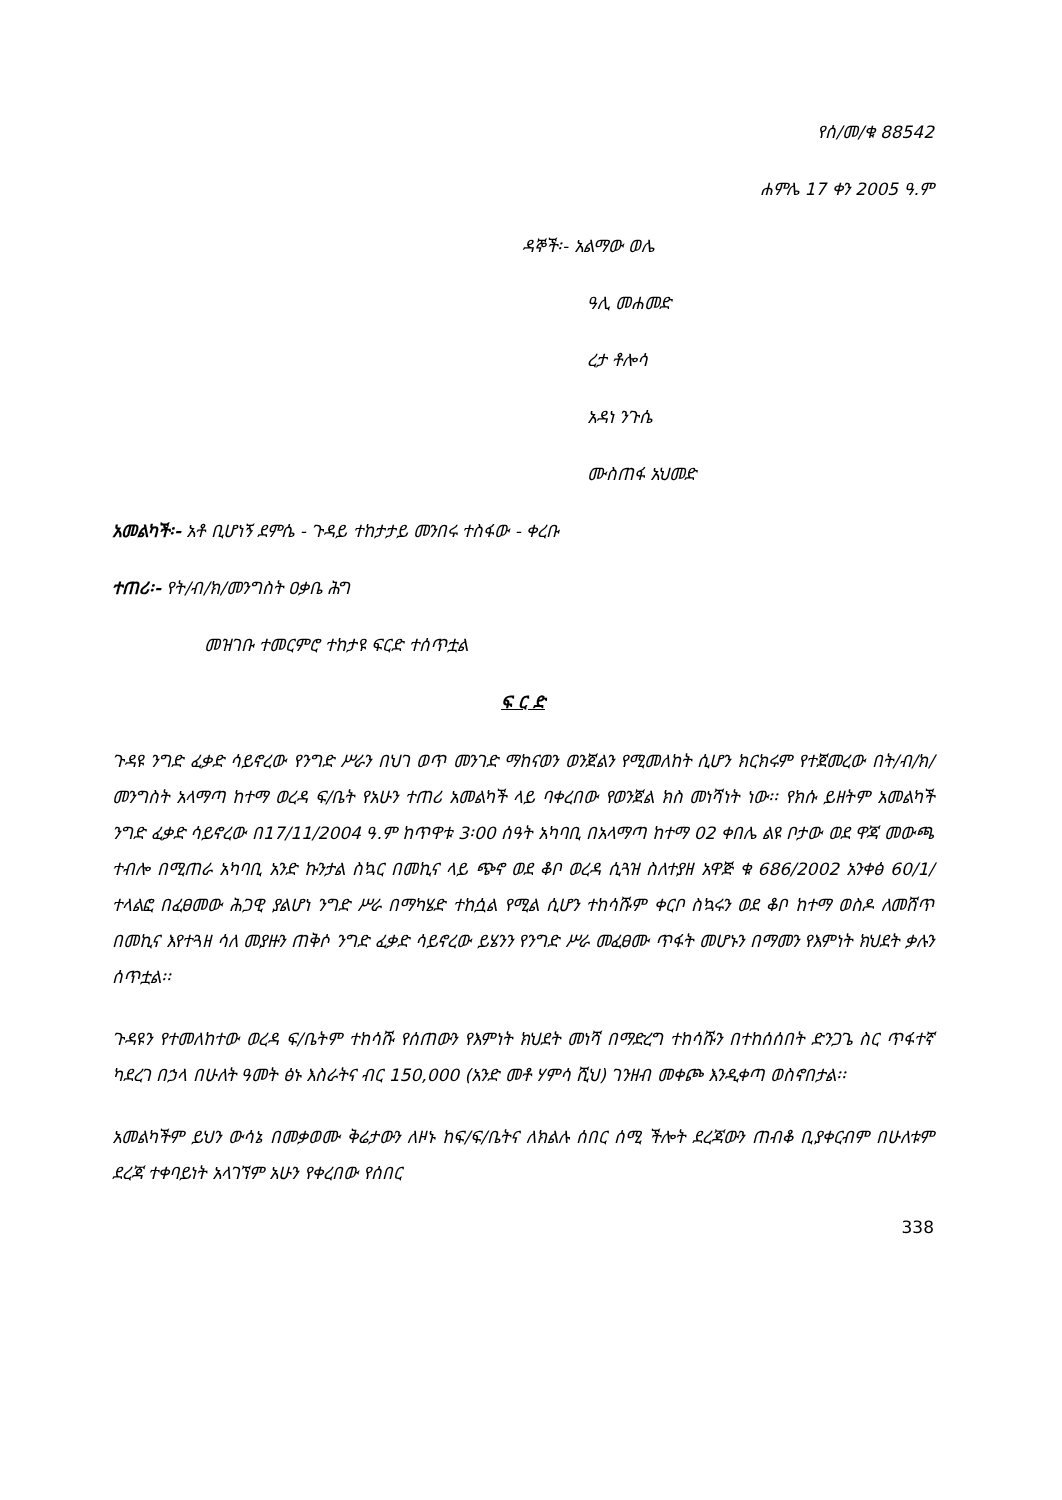የሰ/መ/ቁ 88542
ሐምሌ 17 ቀን 2005 ዓ.ም
ዳኞች፡- አልማው ወሌ
ዓሊ መሐመድ
ረታ ቶሎሳ
አዳነ ንጉሴ
ሙስጠፋ አህመድ
አመልካች፡- አቶ ቢሆነኝ ደምሴ - ጉዳይ ተከታታይ መንበሩ ተስፋው - ቀረቡ
ተጠሪ፡- የት/ብ/ክ/መንግስት ዐቃቤ ሕግ
መዝገቡ ተመርምሮ ተከታዩ ፍርድ ተሰጥቷል
ፍ ር ድ
ጉዳዩ ንግድ ፈቃድ ሳይኖረው የንግድ ሥራን በህገ ወጥ መንገድ ማከናወን ወንጀልን የሚመለከት ሲሆን ክርክሩም የተጀመረው በት/ብ/ክ/መንግስት አላማጣ ከተማ ወረዳ ፍ/ቤት የአሁን ተጠሪ አመልካች ላይ ባቀረበው የወንጀል ክስ መነሻነት ነው፡፡ የክሱ ይዘትም አመልካች ንግድ ፈቃድ ሳይኖረው በ17/11/2004 ዓ.ም ከጥዋቱ 3፡00 ሰዓት አካባቢ በአላማጣ ከተማ 02 ቀበሌ ልዩ ቦታው ወደ ዋጃ መውጫ ተብሎ በሚጠራ አካባቢ አንድ ኩንታል ስኳር በመኪና ላይ ጭኖ ወደ ቆቦ ወረዳ ሲጓዝ ስለተያዘ አዋጅ ቁ 686/2002 አንቀፅ 60/1/ ተላልፎ በፈፀመው ሕጋዊ ያልሆነ ንግድ ሥራ በማካሄድ ተከሷል የሚል ሲሆን ተከሳሹም ቀርቦ ስኳሩን ወደ ቆቦ ከተማ ወስዶ ለመሸጥ በመኪና እየተጓዘ ሳለ መያዙን ጠቅሶ ንግድ ፈቃድ ሳይኖረው ይሄንን የንግድ ሥራ መፈፀሙ ጥፋት መሆኑን በማመን የእምነት ክህደት ቃሉን ሰጥቷል፡፡
ጉዳዩን የተመለከተው ወረዳ ፍ/ቤትም ተከሳሹ የሰጠውን የእምነት ክህደት መነሻ በማድረግ ተከሳሹን በተከሰሰበት ድንጋጌ ስር ጥፋተኛ ካደረገ በኃላ በሁለት ዓመት ፅኑ እስራትና ብር 150,000 (አንድ መቶ ሃምሳ ሺህ) ገንዘብ መቀጮ እንዲቀጣ ወስኖበታል፡፡
አመልካችም ይህን ውሳኔ በመቃወሙ ቅሬታውን ለዞኑ ከፍ/ፍ/ቤትና ለክልሉ ሰበር ሰሚ ችሎት ደረጃውን ጠብቆ ቢያቀርብም በሁለቱም ደረጃ ተቀባይነት አላገኘም አሁን የቀረበው የሰበር
338